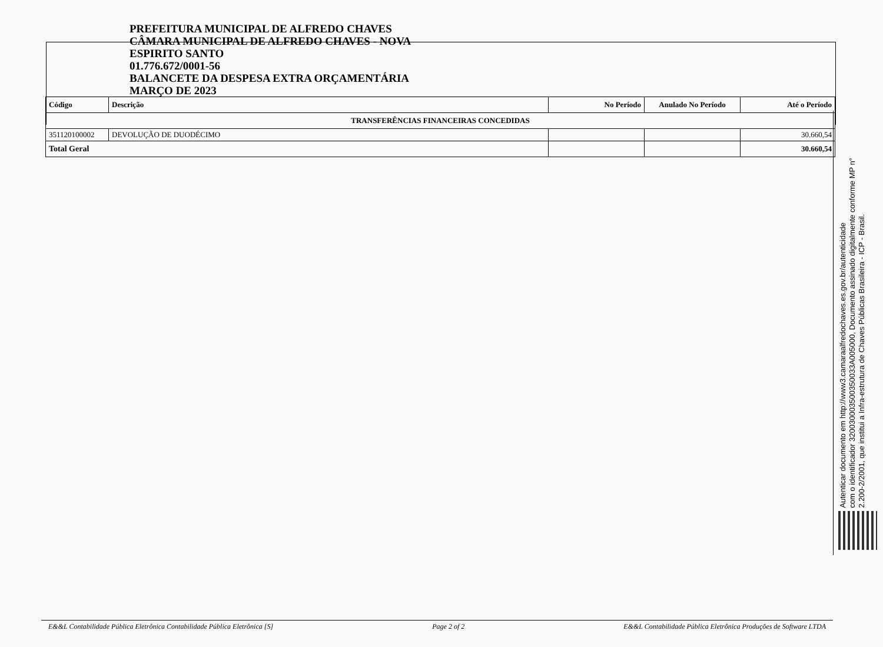PREFEITURA MUNICIPAL DE ALFREDO CHAVES
CÂMARA MUNICIPAL DE ALFREDO CHAVES - NOVA
ESPIRITO SANTO
01.776.672/0001-56
BALANCETE DA DESPESA EXTRA ORÇAMENTÁRIA
MARÇO DE 2023
| Código | Descrição | No Período | Anulado No Período | Até o Período |
| --- | --- | --- | --- | --- |
| TRANSFERÊNCIAS FINANCEIRAS CONCEDIDAS | | | | |
| 351120100002 | DEVOLUÇÃO DE DUODÉCIMO | | | 30.660,54 |
| Total Geral | | | | 30.660,54 |
Autenticar documento em http://www3.camaraalfredochaves.es.gov.br/autenticidade
com o identificador 320030003500350033A005000, Documento assinado digitalmente conforme MP n°
2.200-2/2001, que institui a Infra-estrutura de Chaves Públicas Brasileira - ICP - Brasil.
E&&L Contabilidade Pública Eletrônica Contabilidade Pública Eletrônica [S] Page 2 of 2 E&&L Contabilidade Pública Eletrônica Produções de Software LTDA